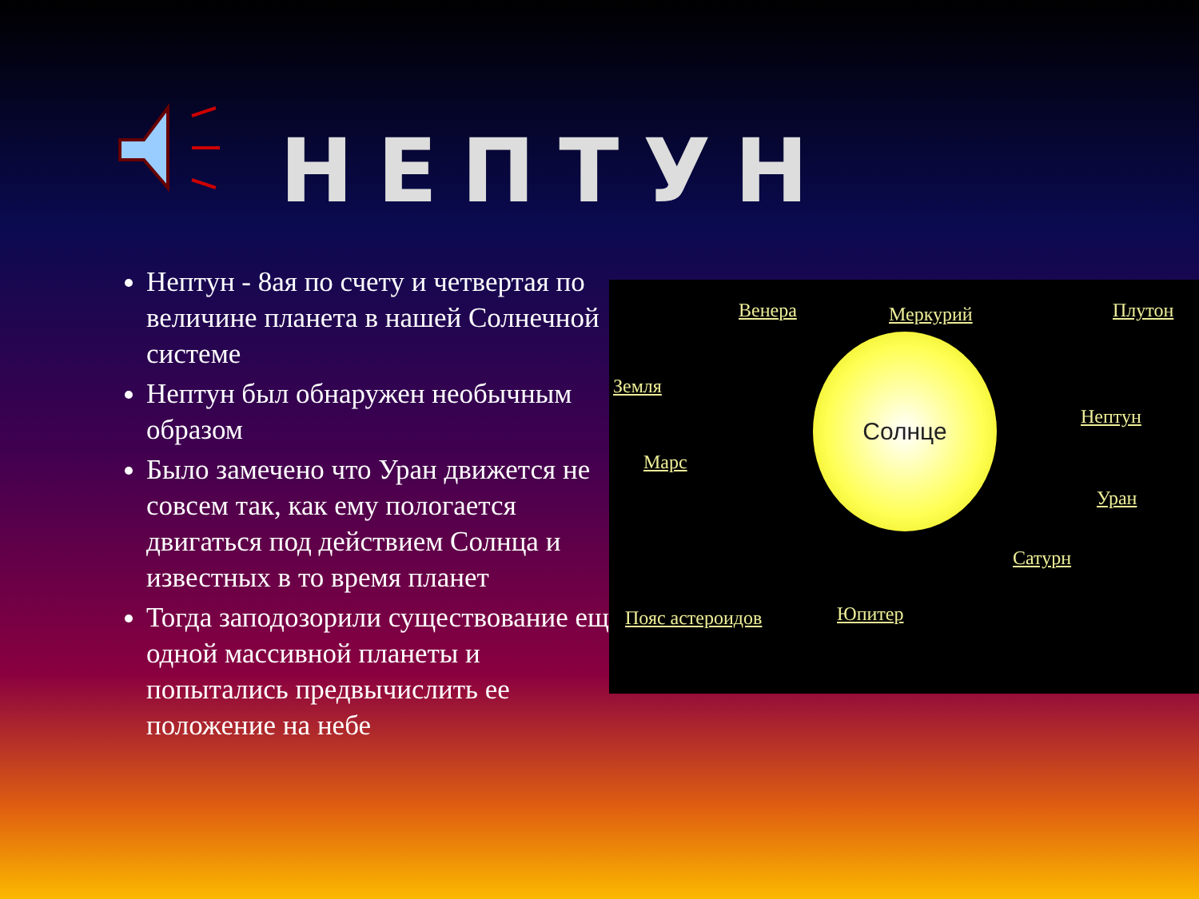НЕПТУН
Нептун - 8ая по счету и четвертая по величине планета в нашей Солнечной системе
Нептун был обнаружен необычным образом
Было замечено что Уран движется не совсем так, как ему пологается двигаться под действием Солнца и известных в то время планет
Тогда заподозорили существование еще одной массивной планеты и попытались предвычислить ее положение на небе
Венера Меркурий Плутон
Земля
Нептун
Марс
Уран
Сатурн
Пояс астероидов Юпитер
Солнце